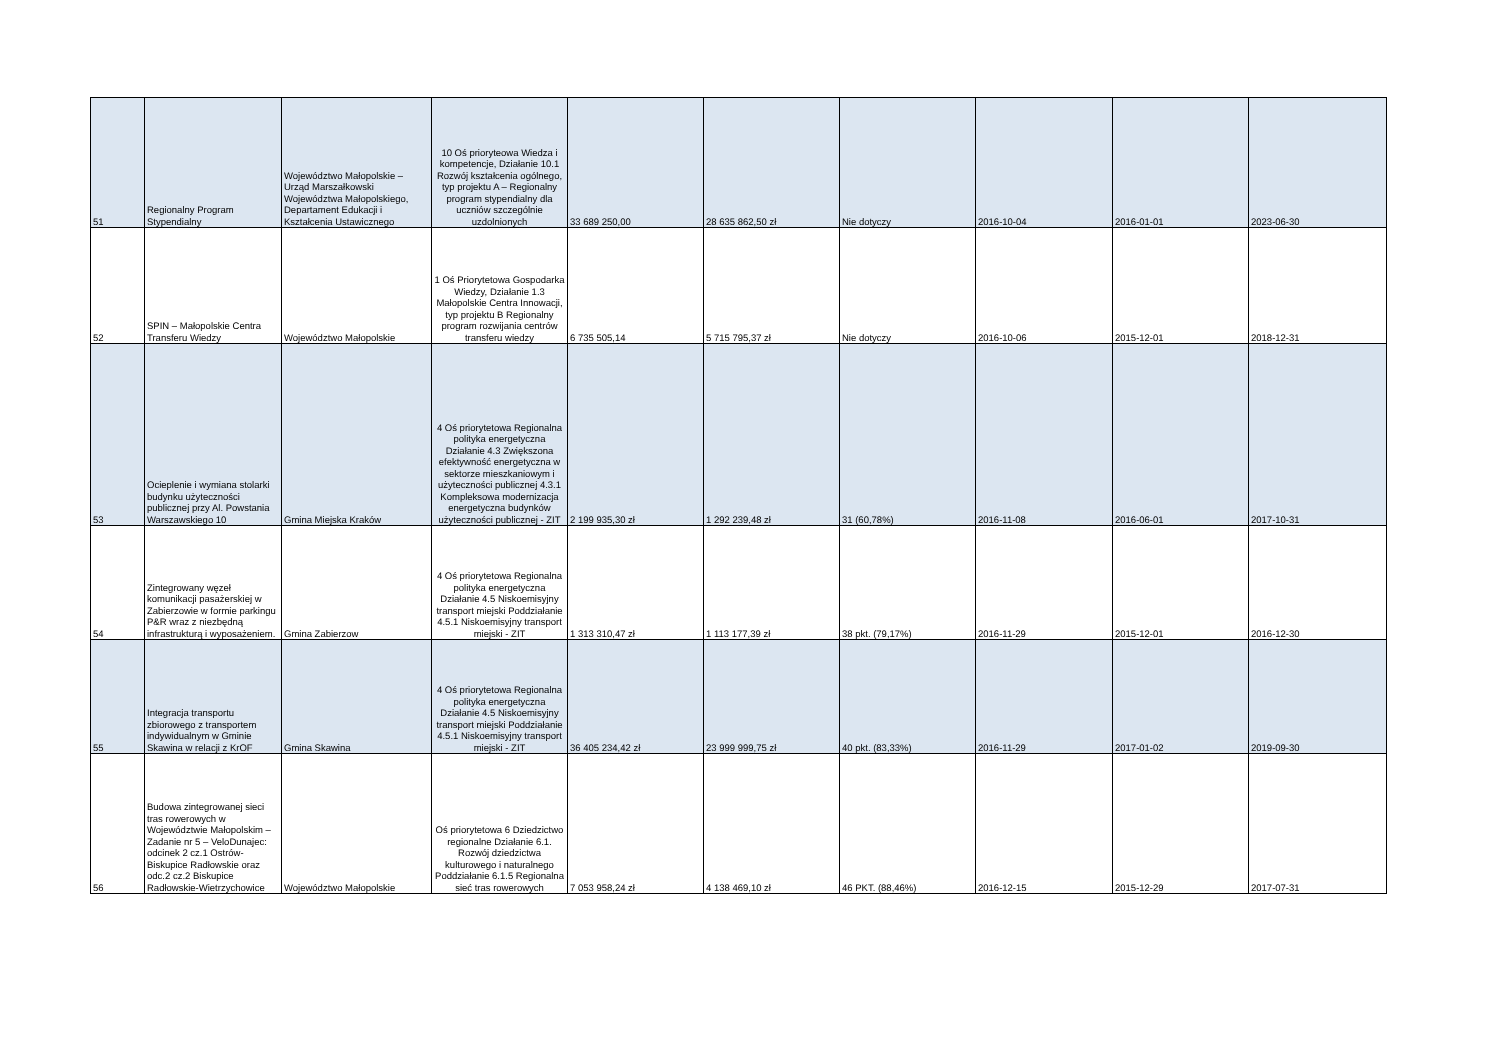| 51 | Regionalny Program Stypendialny | Województwo Małopolskie – Urząd Marszałkowski Województwa Małopolskiego, Departament Edukacji i Kształcenia Ustawicznego | 10 Oś prioryteowa Wiedza i kompetencje, Działanie 10.1 Rozwój kształcenia ogólnego, typ projektu A – Regionalny program stypendialny dla uczniów szczególnie uzdolnionych | 33 689 250,00 | 28 635 862,50 zł | Nie dotyczy | 2016-10-04 | 2016-01-01 | 2023-06-30 |
| 52 | SPIN – Małopolskie Centra Transferu Wiedzy | Województwo Małopolskie | 1 Oś Priorytetowa Gospodarka Wiedzy, Działanie 1.3 Małopolskie Centra Innowacji, typ projektu B Regionalny program rozwijania centrów transferu wiedzy | 6 735 505,14 | 5 715 795,37 zł | Nie dotyczy | 2016-10-06 | 2015-12-01 | 2018-12-31 |
| 53 | Ocieplenie i wymiana stolarki budynku użyteczności publicznej przy Al. Powstania Warszawskiego 10 | Gmina Miejska Kraków | 4 Oś priorytetowa Regionalna polityka energetyczna Działanie 4.3 Zwiększona efektywność energetyczna w sektorze mieszkaniowym i użyteczności publicznej 4.3.1 Kompleksowa modernizacja energetyczna budynków użyteczności publicznej - ZIT | 2 199 935,30 zł | 1 292 239,48 zł | 31 (60,78%) | 2016-11-08 | 2016-06-01 | 2017-10-31 |
| 54 | Zintegrowany węzeł komunikacji pasażerskiej w Zabierzowie w formie parkingu P&R wraz z niezbędną infrastrukturą i wyposażeniem. | Gmina Zabierzow | 4 Oś priorytetowa Regionalna polityka energetyczna Działanie 4.5 Niskoemisyjny transport miejski Poddziałanie 4.5.1 Niskoemisyjny transport miejski - ZIT | 1 313 310,47 zł | 1 113 177,39 zł | 38 pkt. (79,17%) | 2016-11-29 | 2015-12-01 | 2016-12-30 |
| 55 | Integracja transportu zbiorowego z transportem indywidualnym w Gminie Skawina w relacji z KrOF | Gmina Skawina | 4 Oś priorytetowa Regionalna polityka energetyczna Działanie 4.5 Niskoemisyjny transport miejski Poddziałanie 4.5.1 Niskoemisyjny transport miejski - ZIT | 36 405 234,42 zł | 23 999 999,75 zł | 40 pkt. (83,33%) | 2016-11-29 | 2017-01-02 | 2019-09-30 |
| 56 | Budowa zintegrowanej sieci tras rowerowych w Województwie Małopolskim – Zadanie nr 5 – VeloDunajec: odcinek 2 cz.1 Ostrów-Biskupice Radłowskie oraz odc.2 cz.2 Biskupice Radłowskie-Wietrzychowice | Województwo Małopolskie | Oś priorytetowa 6 Dziedzictwo regionalne Działanie 6.1. Rozwój dziedzictwa kulturowego i naturalnego Poddziałanie 6.1.5 Regionalna sieć tras rowerowych | 7 053 958,24 zł | 4 138 469,10 zł | 46 PKT. (88,46%) | 2016-12-15 | 2015-12-29 | 2017-07-31 |